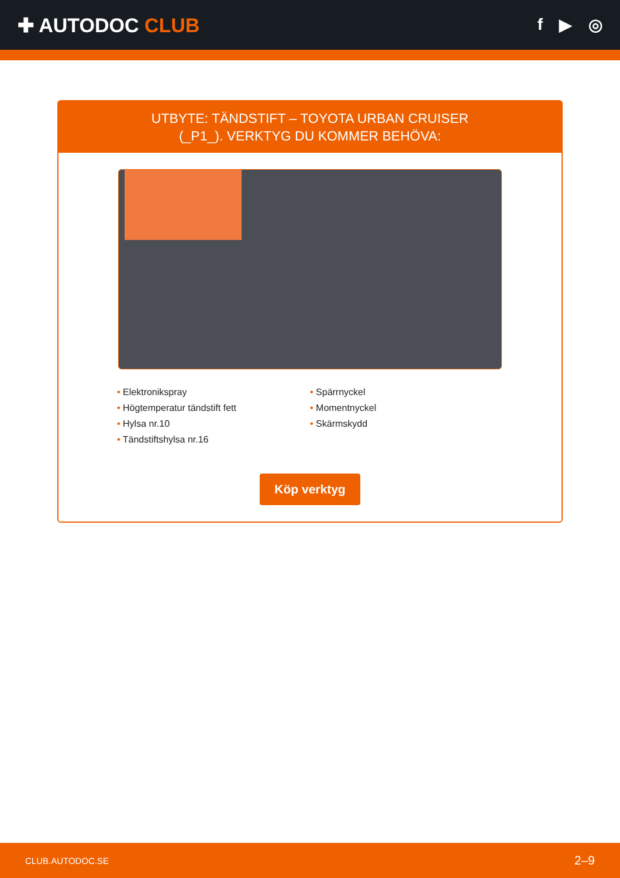✚ AUTODOC CLUB
f ▶ ◎
UTBYTE: TÄNDSTIFT – TOYOTA URBAN CRUISER
(_P1_). VERKTYG DU KOMMER BEHÖVA:
• Elektronikspray
• Högtemperatur tändstift fett
• Hylsa nr.10
• Tändstiftshylsa nr.16
• Spärrnyckel
• Momentnyckel
• Skärmskydd
Köp verktyg
CLUB.AUTODOC.SE 2–9